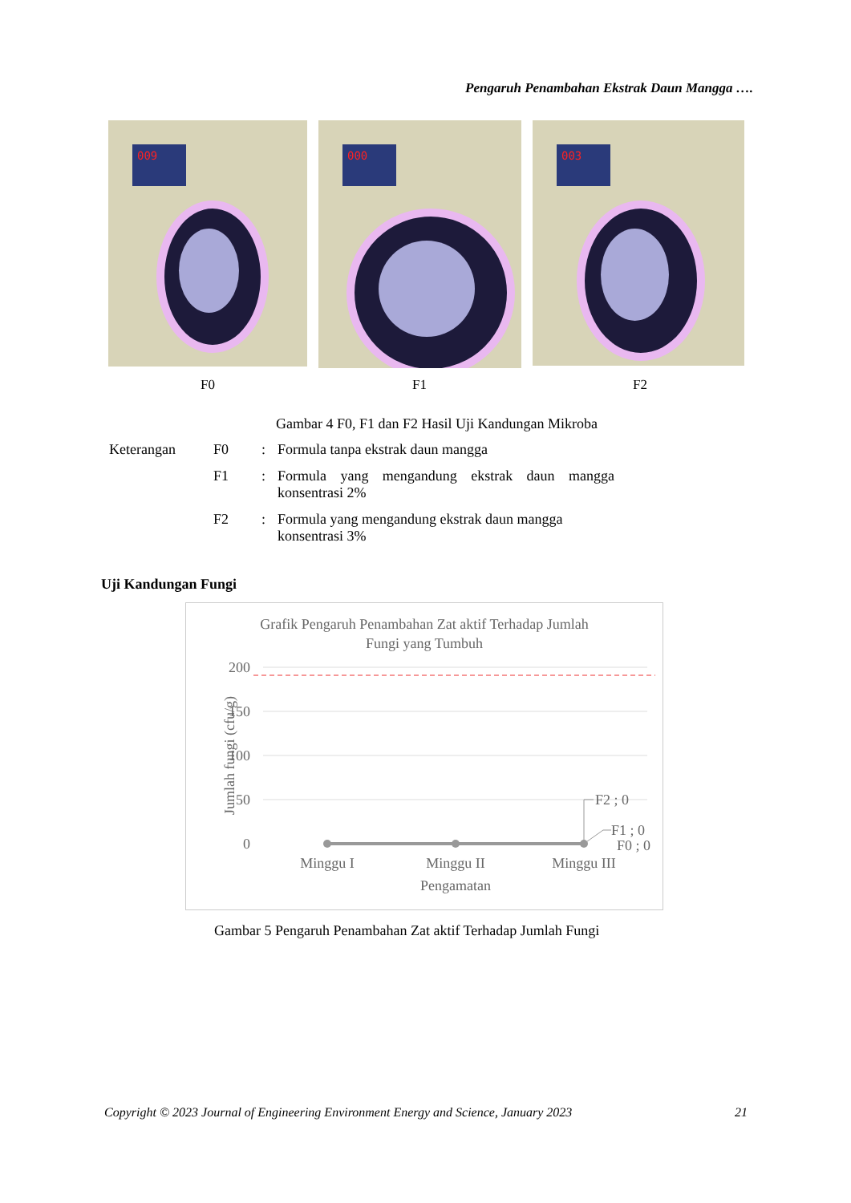Pengaruh Penambahan Ekstrak Daun Mangga ….
009
000
003
F0 F1 F2
Gambar 4 F0, F1 dan F2 Hasil Uji Kandungan Mikroba
| Keterangan | F0 | : | Formula tanpa ekstrak daun mangga |
| | F1 | : | Formula yang mengandung ekstrak daun mangga konsentrasi 2% |
| | F2 | : | Formula yang mengandung ekstrak daun mangga konsentrasi 3% |
Uji Kandungan Fungi
Grafik Pengaruh Penambahan Zat aktif Terhadap Jumlah
Fungi yang Tumbuh
200
150
100
50
0
Jumlah fungi (cfu/g)
F2 ; 0
F1 ; 0
F0 ; 0
Minggu I
Minggu II
Minggu III
Pengamatan
Gambar 5 Pengaruh Penambahan Zat aktif Terhadap Jumlah Fungi
Copyright © 2023 Journal of Engineering Environment Energy and Science, January 2023 21